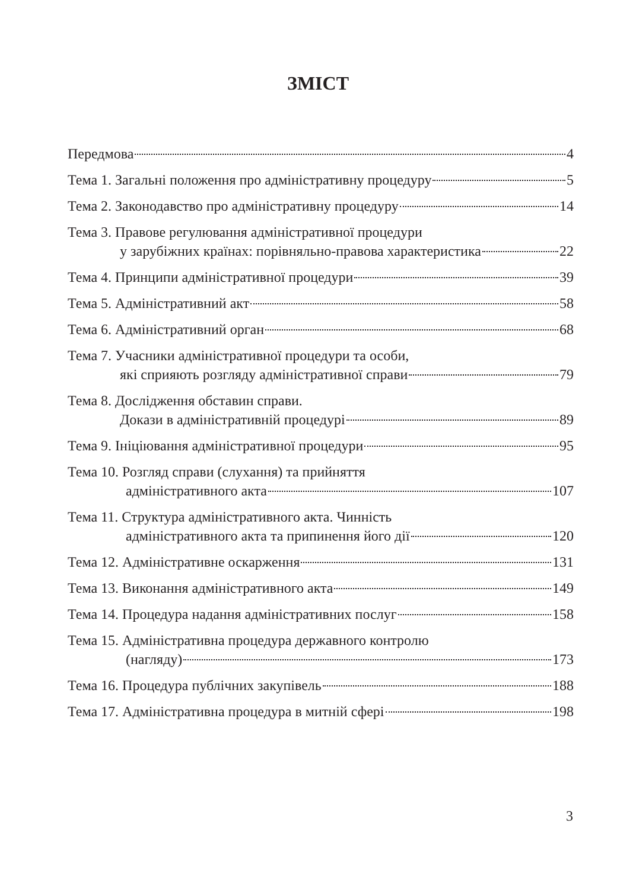ЗМІСТ
Передмова 4
Тема 1. Загальні положення про адміністративну процедуру 5
Тема 2. Законодавство про адміністративну процедуру 14
Тема 3. Правове регулювання адміністративної процедури
у зарубіжних країнах: порівняльно-правова характеристика 22
Тема 4. Принципи адміністративної процедури 39
Тема 5. Адміністративний акт 58
Тема 6. Адміністративний орган 68
Тема 7. Учасники адміністративної процедури та особи,
які сприяють розгляду адміністративної справи 79
Тема 8. Дослідження обставин справи.
Докази в адміністративній процедурі 89
Тема 9. Ініціювання адміністративної процедури 95
Тема 10. Розгляд справи (слухання) та прийняття
адміністративного акта 107
Тема 11. Структура адміністративного акта. Чинність
адміністративного акта та припинення його дії 120
Тема 12. Адміністративне оскарження 131
Тема 13. Виконання адміністративного акта 149
Тема 14. Процедура надання адміністративних послуг 158
Тема 15. Адміністративна процедура державного контролю
(нагляду) 173
Тема 16. Процедура публічних закупівель 188
Тема 17. Адміністративна процедура в митній сфері 198
3